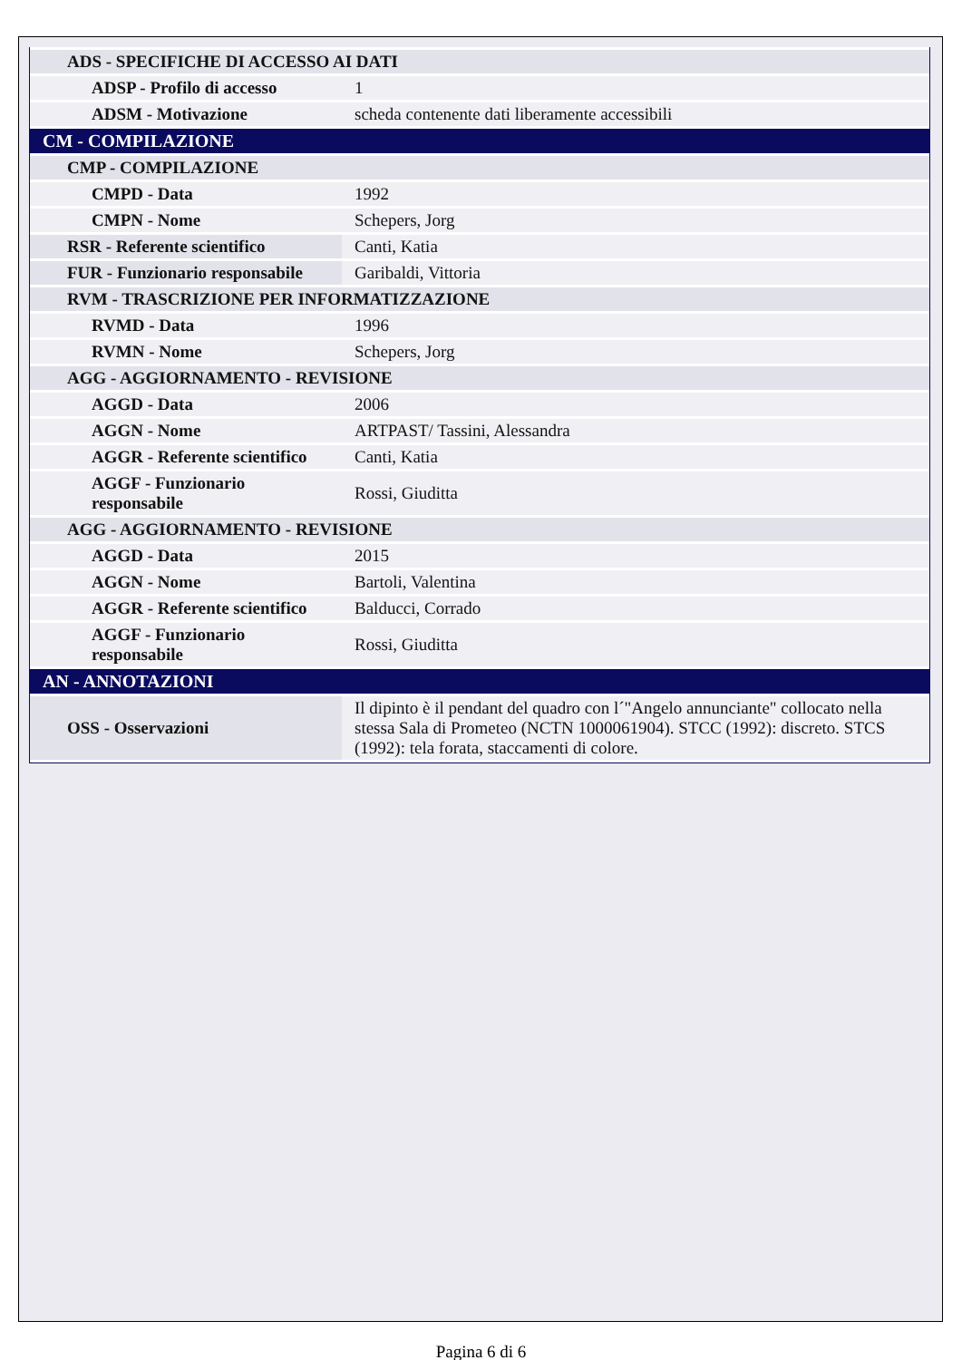| ADS - SPECIFICHE DI ACCESSO AI DATI | |
| ADSP - Profilo di accesso | 1 |
| ADSM - Motivazione | scheda contenente dati liberamente accessibili |
| CM - COMPILAZIONE | |
| CMP - COMPILAZIONE | |
| CMPD - Data | 1992 |
| CMPN - Nome | Schepers, Jorg |
| RSR - Referente scientifico | Canti, Katia |
| FUR - Funzionario responsabile | Garibaldi, Vittoria |
| RVM - TRASCRIZIONE PER INFORMATIZZAZIONE | |
| RVMD - Data | 1996 |
| RVMN - Nome | Schepers, Jorg |
| AGG - AGGIORNAMENTO - REVISIONE | |
| AGGD - Data | 2006 |
| AGGN - Nome | ARTPAST/ Tassini, Alessandra |
| AGGR - Referente scientifico | Canti, Katia |
| AGGF - Funzionario responsabile | Rossi, Giuditta |
| AGG - AGGIORNAMENTO - REVISIONE | |
| AGGD - Data | 2015 |
| AGGN - Nome | Bartoli, Valentina |
| AGGR - Referente scientifico | Balducci, Corrado |
| AGGF - Funzionario responsabile | Rossi, Giuditta |
| AN - ANNOTAZIONI | |
| OSS - Osservazioni | Il dipinto è il pendant del quadro con l´"Angelo annunciante" collocato nella stessa Sala di Prometeo (NCTN 1000061904). STCC (1992): discreto. STCS (1992): tela forata, staccamenti di colore. |
Pagina 6 di 6